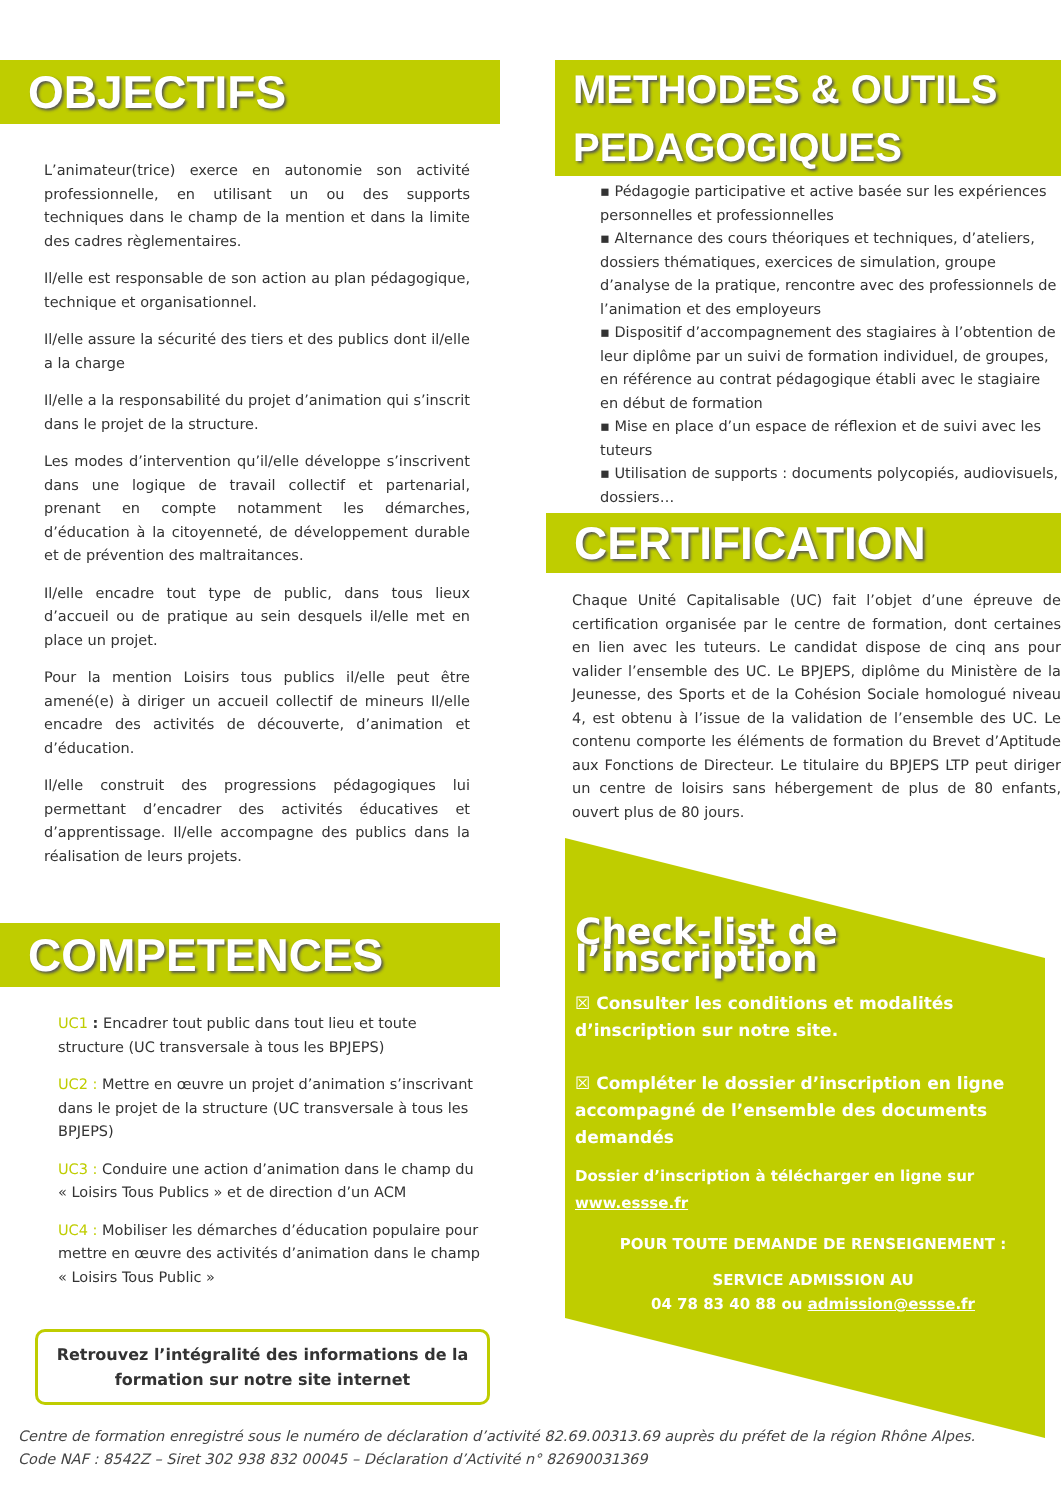OBJECTIFS
L’animateur(trice) exerce en autonomie son activité professionnelle, en utilisant un ou des supports techniques dans le champ de la mention et dans la limite des cadres règlementaires.
Il/elle est responsable de son action au plan pédagogique, technique et organisationnel.
Il/elle assure la sécurité des tiers et des publics dont il/elle a la charge
Il/elle a la responsabilité du projet d’animation qui s’inscrit dans le projet de la structure.
Les modes d’intervention qu’il/elle développe s’inscrivent dans une logique de travail collectif et partenarial, prenant en compte notamment les démarches, d’éducation à la citoyenneté, de développement durable et de prévention des maltraitances.
Il/elle encadre tout type de public, dans tous lieux d’accueil ou de pratique au sein desquels il/elle met en place un projet.
Pour la mention Loisirs tous publics il/elle peut être amené(e) à diriger un accueil collectif de mineurs Il/elle encadre des activités de découverte, d’animation et d’éducation.
Il/elle construit des progressions pédagogiques lui permettant d’encadrer des activités éducatives et d’apprentissage. Il/elle accompagne des publics dans la réalisation de leurs projets.
COMPETENCES
UC1 : Encadrer tout public dans tout lieu et toute structure (UC transversale à tous les BPJEPS)
UC2 : Mettre en œuvre un projet d’animation s’inscrivant dans le projet de la structure (UC transversale à tous les BPJEPS)
UC3 : Conduire une action d’animation dans le champ du « Loisirs Tous Publics » et de direction d’un ACM
UC4 : Mobiliser les démarches d’éducation populaire pour mettre en œuvre des activités d’animation dans le champ « Loisirs Tous Public »
Retrouvez l’intégralité des informations de la formation sur notre site internet
METHODES & OUTILS PEDAGOGIQUES
▪ Pédagogie participative et active basée sur les expériences personnelles et professionnelles
▪ Alternance des cours théoriques et techniques, d’ateliers, dossiers thématiques, exercices de simulation, groupe d’analyse de la pratique, rencontre avec des professionnels de l’animation et des employeurs
▪ Dispositif d’accompagnement des stagiaires à l’obtention de leur diplôme par un suivi de formation individuel, de groupes, en référence au contrat pédagogique établi avec le stagiaire en début de formation
▪ Mise en place d’un espace de réflexion et de suivi avec les tuteurs
▪ Utilisation de supports : documents polycopiés, audiovisuels, dossiers…
CERTIFICATION
Chaque Unité Capitalisable (UC) fait l’objet d’une épreuve de certification organisée par le centre de formation, dont certaines en lien avec les tuteurs. Le candidat dispose de cinq ans pour valider l’ensemble des UC. Le BPJEPS, diplôme du Ministère de la Jeunesse, des Sports et de la Cohésion Sociale homologué niveau 4, est obtenu à l’issue de la validation de l’ensemble des UC. Le contenu comporte les éléments de formation du Brevet d’Aptitude aux Fonctions de Directeur. Le titulaire du BPJEPS LTP peut diriger un centre de loisirs sans hébergement de plus de 80 enfants, ouvert plus de 80 jours.
Check-list de l’inscription
☒ Consulter les conditions et modalités d’inscription sur notre site.
☒ Compléter le dossier d’inscription en ligne accompagné de l’ensemble des documents demandés
Dossier d’inscription à télécharger en ligne sur www.essse.fr
POUR TOUTE DEMANDE DE RENSEIGNEMENT :
SERVICE ADMISSION AU
04 78 83 40 88 ou admission@essse.fr
Centre de formation enregistré sous le numéro de déclaration d’activité 82.69.00313.69 auprès du préfet de la région Rhône Alpes.
Code NAF : 8542Z – Siret 302 938 832 00045 – Déclaration d’Activité n° 82690031369